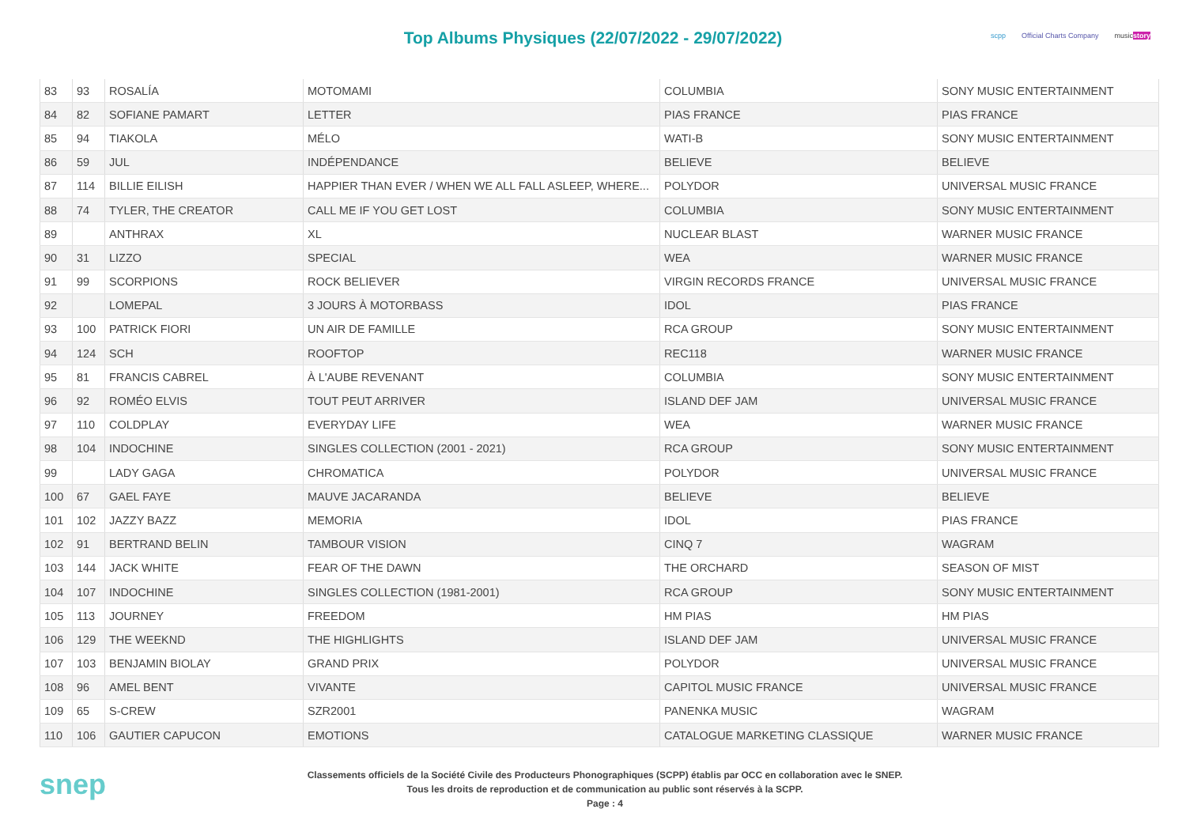Top Albums Physiques (22/07/2022 - 29/07/2022)
scpp Official Charts Company musicstory
| 83 | 93 | ROSALÍA | MOTOMAMI | COLUMBIA | SONY MUSIC ENTERTAINMENT |
| 84 | 82 | SOFIANE PAMART | LETTER | PIAS FRANCE | PIAS FRANCE |
| 85 | 94 | TIAKOLA | MÉLO | WATI-B | SONY MUSIC ENTERTAINMENT |
| 86 | 59 | JUL | INDÉPENDANCE | BELIEVE | BELIEVE |
| 87 | 114 | BILLIE EILISH | HAPPIER THAN EVER / WHEN WE ALL FALL ASLEEP, WHERE... | POLYDOR | UNIVERSAL MUSIC FRANCE |
| 88 | 74 | TYLER, THE CREATOR | CALL ME IF YOU GET LOST | COLUMBIA | SONY MUSIC ENTERTAINMENT |
| 89 | | ANTHRAX | XL | NUCLEAR BLAST | WARNER MUSIC FRANCE |
| 90 | 31 | LIZZO | SPECIAL | WEA | WARNER MUSIC FRANCE |
| 91 | 99 | SCORPIONS | ROCK BELIEVER | VIRGIN RECORDS FRANCE | UNIVERSAL MUSIC FRANCE |
| 92 | | LOMEPAL | 3 JOURS À MOTORBASS | IDOL | PIAS FRANCE |
| 93 | 100 | PATRICK FIORI | UN AIR DE FAMILLE | RCA GROUP | SONY MUSIC ENTERTAINMENT |
| 94 | 124 | SCH | ROOFTOP | REC118 | WARNER MUSIC FRANCE |
| 95 | 81 | FRANCIS CABREL | À L'AUBE REVENANT | COLUMBIA | SONY MUSIC ENTERTAINMENT |
| 96 | 92 | ROMÉO ELVIS | TOUT PEUT ARRIVER | ISLAND DEF JAM | UNIVERSAL MUSIC FRANCE |
| 97 | 110 | COLDPLAY | EVERYDAY LIFE | WEA | WARNER MUSIC FRANCE |
| 98 | 104 | INDOCHINE | SINGLES COLLECTION (2001 - 2021) | RCA GROUP | SONY MUSIC ENTERTAINMENT |
| 99 | | LADY GAGA | CHROMATICA | POLYDOR | UNIVERSAL MUSIC FRANCE |
| 100 | 67 | GAEL FAYE | MAUVE JACARANDA | BELIEVE | BELIEVE |
| 101 | 102 | JAZZY BAZZ | MEMORIA | IDOL | PIAS FRANCE |
| 102 | 91 | BERTRAND BELIN | TAMBOUR VISION | CINQ 7 | WAGRAM |
| 103 | 144 | JACK WHITE | FEAR OF THE DAWN | THE ORCHARD | SEASON OF MIST |
| 104 | 107 | INDOCHINE | SINGLES COLLECTION (1981-2001) | RCA GROUP | SONY MUSIC ENTERTAINMENT |
| 105 | 113 | JOURNEY | FREEDOM | HM PIAS | HM PIAS |
| 106 | 129 | THE WEEKND | THE HIGHLIGHTS | ISLAND DEF JAM | UNIVERSAL MUSIC FRANCE |
| 107 | 103 | BENJAMIN BIOLAY | GRAND PRIX | POLYDOR | UNIVERSAL MUSIC FRANCE |
| 108 | 96 | AMEL BENT | VIVANTE | CAPITOL MUSIC FRANCE | UNIVERSAL MUSIC FRANCE |
| 109 | 65 | S-CREW | SZR2001 | PANENKA MUSIC | WAGRAM |
| 110 | 106 | GAUTIER CAPUCON | EMOTIONS | CATALOGUE MARKETING CLASSIQUE | WARNER MUSIC FRANCE |
snep
Classements officiels de la Société Civile des Producteurs Phonographiques (SCPP) établis par OCC en collaboration avec le SNEP.
Tous les droits de reproduction et de communication au public sont réservés à la SCPP.
Page : 4